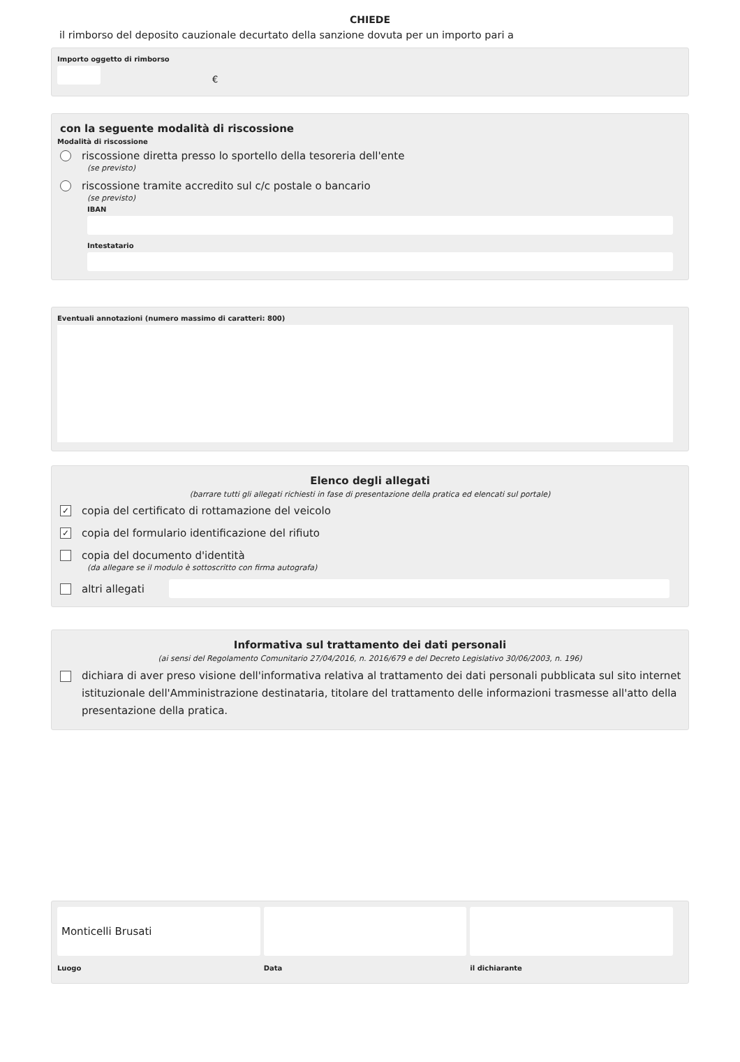CHIEDE
il rimborso del deposito cauzionale decurtato della sanzione dovuta per un importo pari a
Importo oggetto di rimborso
€
con la seguente modalità di riscossione
Modalità di riscossione
riscossione diretta presso lo sportello della tesoreria dell'ente
(se previsto)
riscossione tramite accredito sul c/c postale o bancario
(se previsto)
IBAN
Intestatario
Eventuali annotazioni (numero massimo di caratteri: 800)
Elenco degli allegati
(barrare tutti gli allegati richiesti in fase di presentazione della pratica ed elencati sul portale)
✓ copia del certificato di rottamazione del veicolo
✓ copia del formulario identificazione del rifiuto
copia del documento d'identità
(da allegare se il modulo è sottoscritto con firma autografa)
altri allegati
Informativa sul trattamento dei dati personali
(ai sensi del Regolamento Comunitario 27/04/2016, n. 2016/679 e del Decreto Legislativo 30/06/2003, n. 196)
dichiara di aver preso visione dell'informativa relativa al trattamento dei dati personali pubblicata sul sito internet istituzionale dell'Amministrazione destinataria, titolare del trattamento delle informazioni trasmesse all'atto della presentazione della pratica.
Monticelli Brusati
Luogo
Data il dichiarante